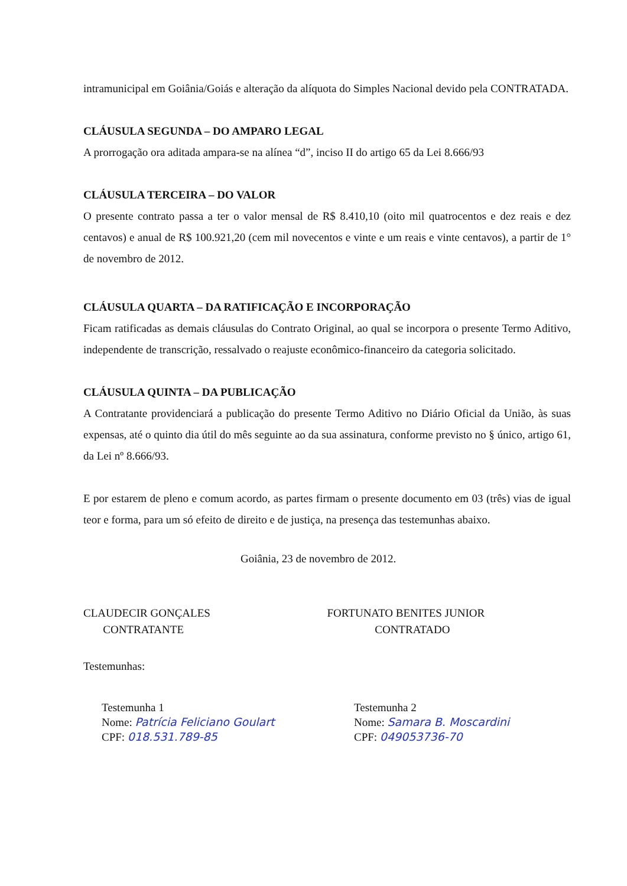intramunicipal em Goiânia/Goiás e alteração da alíquota do Simples Nacional devido pela CONTRATADA.
CLÁUSULA SEGUNDA – DO AMPARO LEGAL
A prorrogação ora aditada ampara-se na alínea “d”, inciso II do artigo 65 da Lei 8.666/93
CLÁUSULA TERCEIRA – DO VALOR
O presente contrato passa a ter o valor mensal de R$ 8.410,10 (oito mil quatrocentos e dez reais e dez centavos) e anual de R$ 100.921,20 (cem mil novecentos e vinte e um reais e vinte centavos), a partir de 1° de novembro de 2012.
CLÁUSULA QUARTA – DA RATIFICAÇÃO E INCORPORAÇÃO
Ficam ratificadas as demais cláusulas do Contrato Original, ao qual se incorpora o presente Termo Aditivo, independente de transcrição, ressalvado o reajuste econômico-financeiro da categoria solicitado.
CLÁUSULA QUINTA – DA PUBLICAÇÃO
A Contratante providenciará a publicação do presente Termo Aditivo no Diário Oficial da União, às suas expensas, até o quinto dia útil do mês seguinte ao da sua assinatura, conforme previsto no § único, artigo 61, da Lei nº 8.666/93.
E por estarem de pleno e comum acordo, as partes firmam o presente documento em 03 (três) vias de igual teor e forma, para um só efeito de direito e de justiça, na presença das testemunhas abaixo.
Goiânia, 23 de novembro de 2012.
CLAUDECIR GONÇALES
CONTRATANTE
FORTUNATO BENITES JUNIOR
CONTRATADO
Testemunhas:
Testemunha 1
Nome: Patrícia Feliciano Goulart
CPF: 018.531.789-85
Testemunha 2
Nome: Samara B. Moscardini
CPF: 049053736-70